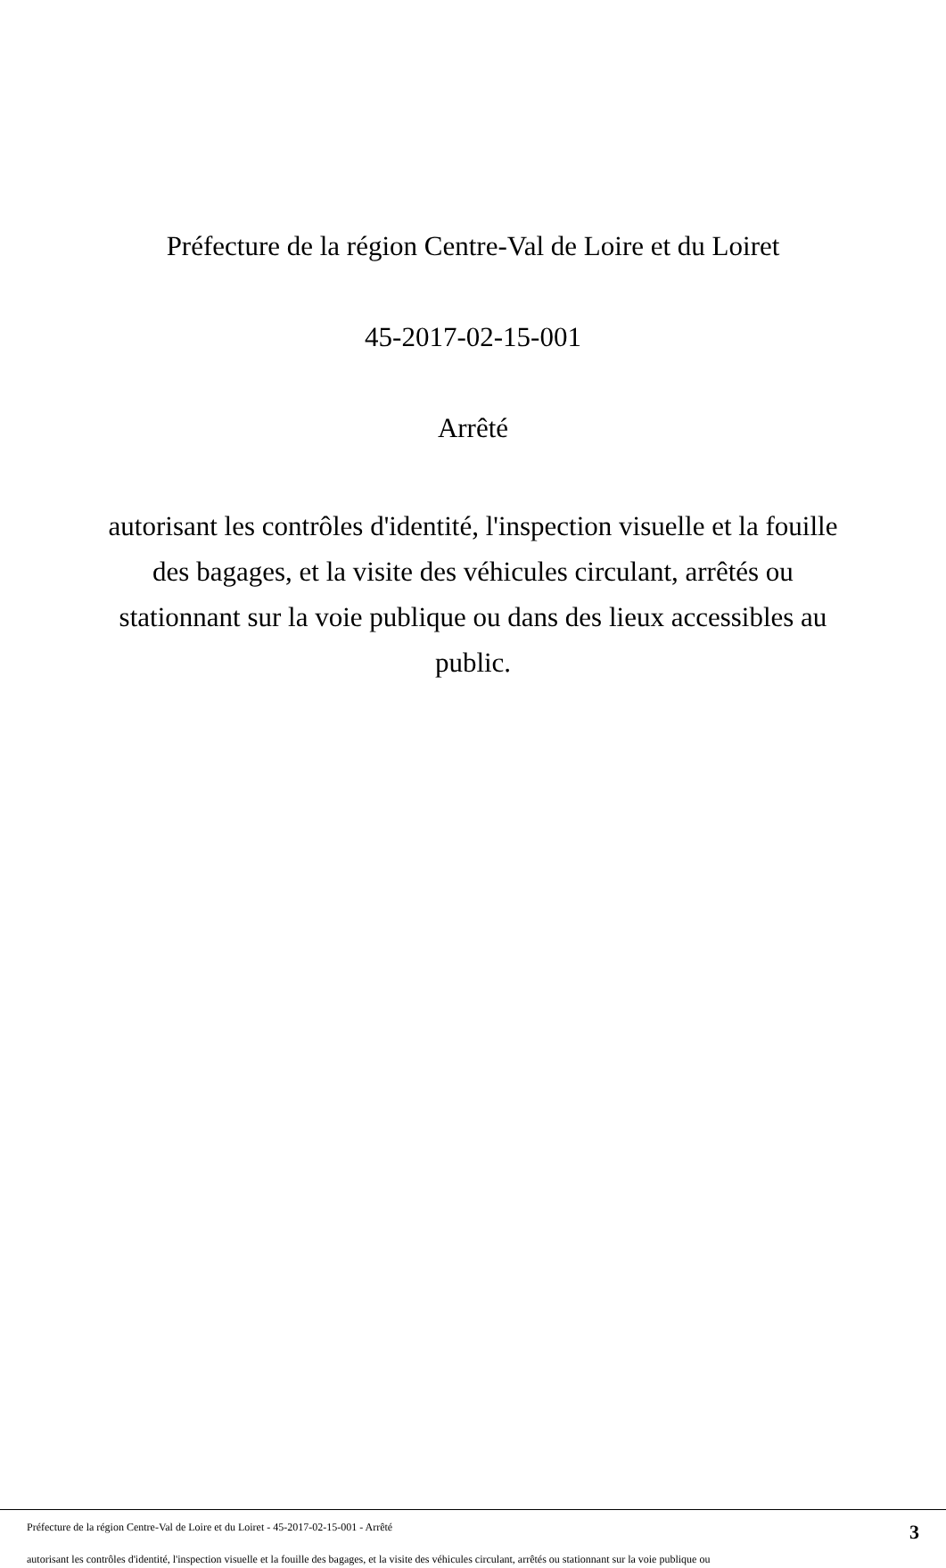Préfecture de la région Centre-Val de Loire et du Loiret
45-2017-02-15-001
Arrêté
autorisant les contrôles d'identité, l'inspection visuelle et la fouille des bagages, et la visite des véhicules circulant, arrêtés ou stationnant sur la voie publique ou dans des lieux accessibles au public.
Préfecture de la région Centre-Val de Loire et du Loiret - 45-2017-02-15-001 - Arrêté 3
autorisant les contrôles d'identité, l'inspection visuelle et la fouille des bagages, et la visite des véhicules circulant, arrêtés ou stationnant sur la voie publique ou